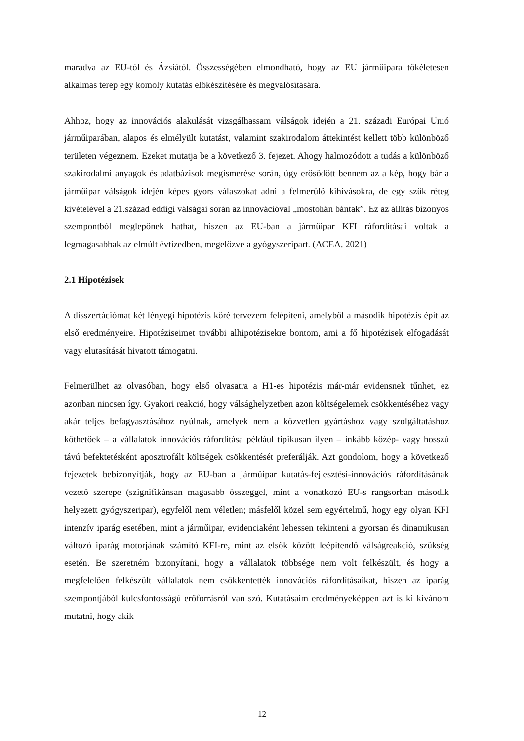maradva az EU-tól és Ázsiától. Összességében elmondható, hogy az EU járműipara tökéletesen alkalmas terep egy komoly kutatás előkészítésére és megvalósítására.
Ahhoz, hogy az innovációs alakulását vizsgálhassam válságok idején a 21. századi Európai Unió járműiparában, alapos és elmélyült kutatást, valamint szakirodalom áttekintést kellett több különböző területen végeznem. Ezeket mutatja be a következő 3. fejezet. Ahogy halmozódott a tudás a különböző szakirodalmi anyagok és adatbázisok megismerése során, úgy erősödött bennem az a kép, hogy bár a járműipar válságok idején képes gyors válaszokat adni a felmerülő kihívásokra, de egy szűk réteg kivételével a 21.század eddigi válságai során az innovációval „mostohán bántak”. Ez az állítás bizonyos szempontból meglepőnek hathat, hiszen az EU-ban a járműipar KFI ráfordításai voltak a legmagasabbak az elmúlt évtizedben, megelőzve a gyógyszeripart. (ACEA, 2021)
2.1 Hipotézisek
A disszertációmat két lényegi hipotézis köré tervezem felépíteni, amelyből a második hipotézis épít az első eredményeire. Hipotéziseimet további alhipotézisekre bontom, ami a fő hipotézisek elfogadását vagy elutasítását hivatott támogatni.
Felmerülhet az olvasóban, hogy első olvasatra a H1-es hipotézis már-már evidensnek tűnhet, ez azonban nincsen így. Gyakori reakció, hogy válsághelyzetben azon költségelemek csökkentéséhez vagy akár teljes befagyasztásához nyúlnak, amelyek nem a közvetlen gyártáshoz vagy szolgáltatáshoz köthetőek – a vállalatok innovációs ráfordítása például tipikusan ilyen – inkább közép- vagy hosszú távú befektetésként aposztrofált költségek csökkentését preferálják. Azt gondolom, hogy a következő fejezetek bebizonyítják, hogy az EU-ban a járműipar kutatás-fejlesztési-innovációs ráfordításának vezető szerepe (szignifikánsan magasabb összeggel, mint a vonatkozó EU-s rangsorban második helyezett gyógyszeripar), egyfelől nem véletlen; másfelől közel sem egyértelmű, hogy egy olyan KFI intenzív iparág esetében, mint a járműipar, evidenciaként lehessen tekinteni a gyorsan és dinamikusan változó iparág motorjának számító KFI-re, mint az elsők között leépítendő válságreakció, szükség esetén. Be szeretném bizonyítani, hogy a vállalatok többsége nem volt felkészült, és hogy a megfelelően felkészült vállalatok nem csökkentették innovációs ráfordításaikat, hiszen az iparág szempontjából kulcsfontosságú erőforrásról van szó. Kutatásaim eredményeképpen azt is ki kívánom mutatni, hogy akik
12